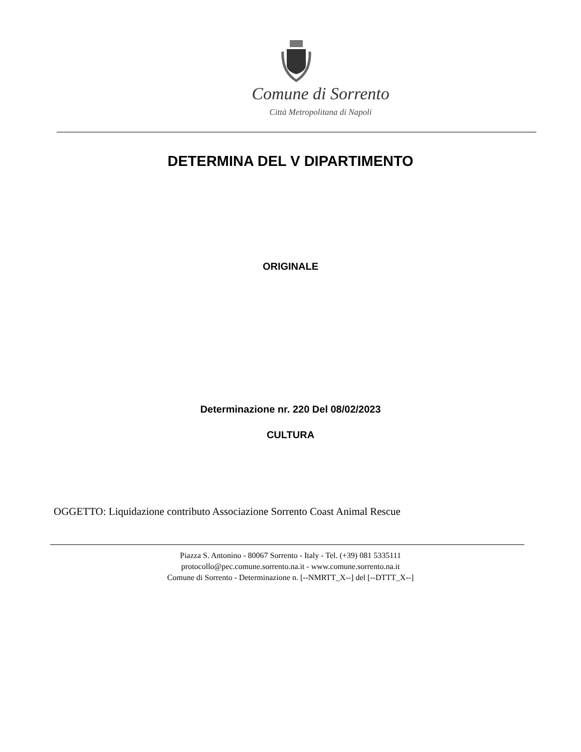Comune di Sorrento
Città Metropolitana di Napoli
DETERMINA DEL V DIPARTIMENTO
ORIGINALE
Determinazione nr. 220 Del 08/02/2023
CULTURA
OGGETTO: Liquidazione contributo Associazione Sorrento Coast Animal Rescue
Piazza S. Antonino - 80067 Sorrento - Italy - Tel. (+39) 081 5335111
protocollo@pec.comune.sorrento.na.it - www.comune.sorrento.na.it
Comune di Sorrento - Determinazione n. [--NMRTT_X--] del [--DTTT_X--]